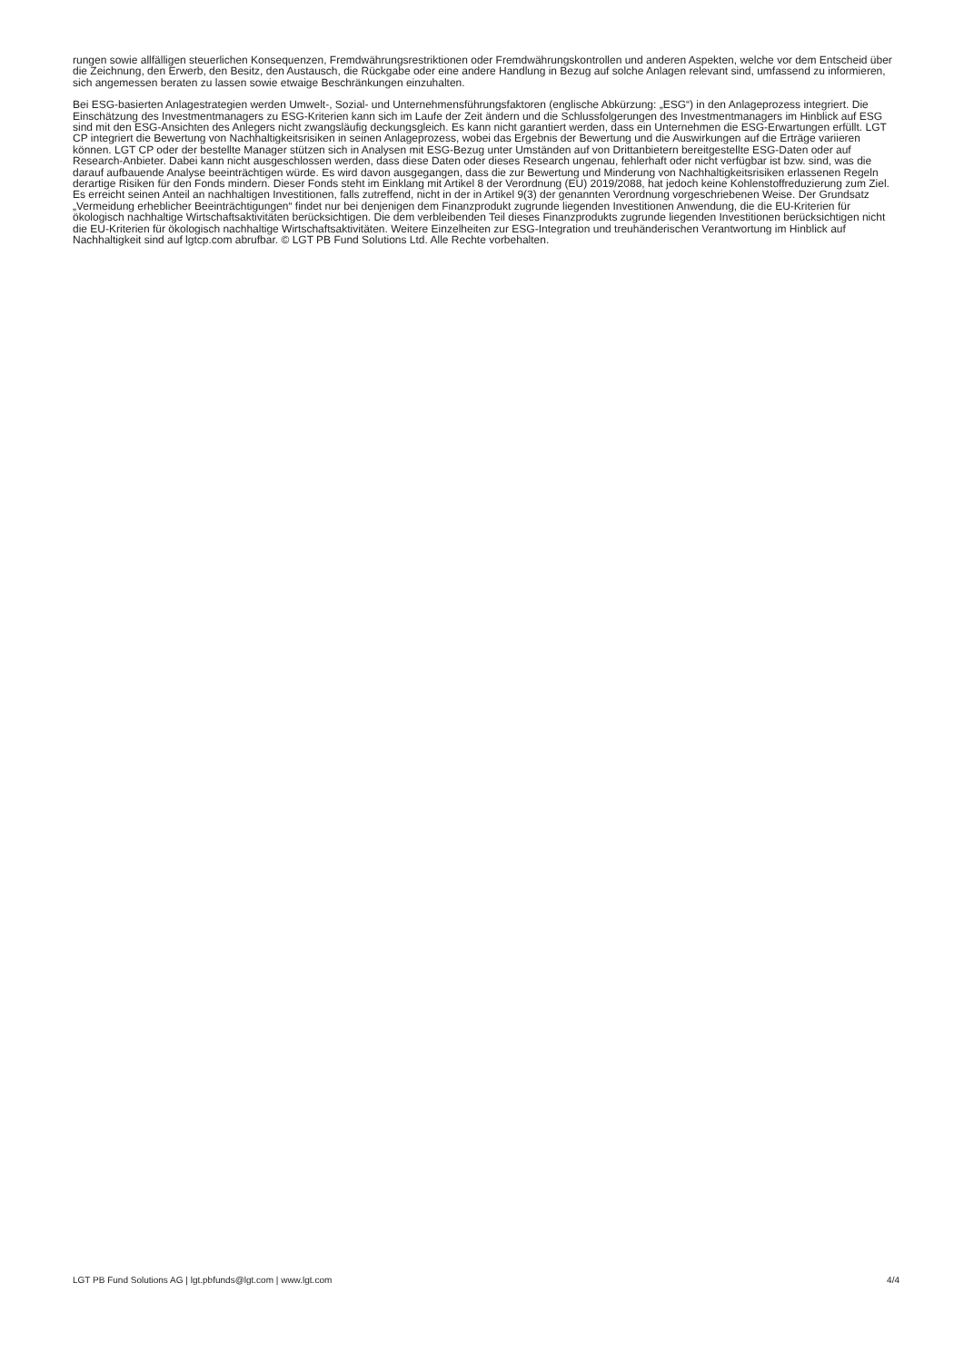rungen sowie allfälligen steuerlichen Konsequenzen, Fremdwährungsrestriktionen oder Fremdwährungskontrollen und anderen Aspekten, welche vor dem Entscheid über die Zeichnung, den Erwerb, den Besitz, den Austausch, die Rückgabe oder eine andere Handlung in Bezug auf solche Anlagen relevant sind, umfassend zu informieren, sich angemessen beraten zu lassen sowie etwaige Beschränkungen einzuhalten.
Bei ESG-basierten Anlagestrategien werden Umwelt-, Sozial- und Unternehmensführungsfaktoren (englische Abkürzung: „ESG“) in den Anlageprozess integriert. Die Einschätzung des Investmentmanagers zu ESG-Kriterien kann sich im Laufe der Zeit ändern und die Schlussfolgerungen des Investmentmanagers im Hinblick auf ESG sind mit den ESG-Ansichten des Anlegers nicht zwangsläufig deckungsgleich. Es kann nicht garantiert werden, dass ein Unternehmen die ESG-Erwartungen erfüllt. LGT CP integriert die Bewertung von Nachhaltigkeitsrisiken in seinen Anlageprozess, wobei das Ergebnis der Bewertung und die Auswirkungen auf die Erträge variieren können. LGT CP oder der bestellte Manager stützen sich in Analysen mit ESG-Bezug unter Umständen auf von Drittanbietern bereitgestellte ESG-Daten oder auf Research-Anbieter. Dabei kann nicht ausgeschlossen werden, dass diese Daten oder dieses Research ungenau, fehlerhaft oder nicht verfügbar ist bzw. sind, was die darauf aufbauende Analyse beeinträchtigen würde. Es wird davon ausgegangen, dass die zur Bewertung und Minderung von Nachhaltigkeitsrisiken erlassenen Regeln derartige Risiken für den Fonds mindern. Dieser Fonds steht im Einklang mit Artikel 8 der Verordnung (EU) 2019/2088, hat jedoch keine Kohlenstoffreduzierung zum Ziel. Es erreicht seinen Anteil an nachhaltigen Investitionen, falls zutreffend, nicht in der in Artikel 9(3) der genannten Verordnung vorgeschriebenen Weise. Der Grundsatz „Vermeidung erheblicher Beeinträchtigungen“ findet nur bei denjenigen dem Finanzprodukt zugrunde liegenden Investitionen Anwendung, die die EU-Kriterien für ökologisch nachhaltige Wirtschaftsaktivitäten berücksichtigen. Die dem verbleibenden Teil dieses Finanzprodukts zugrunde liegenden Investitionen berücksichtigen nicht die EU-Kriterien für ökologisch nachhaltige Wirtschaftsaktivitäten. Weitere Einzelheiten zur ESG-Integration und treuhänderischen Verantwortung im Hinblick auf Nachhaltigkeit sind auf lgtcp.com abrufbar. © LGT PB Fund Solutions Ltd. Alle Rechte vorbehalten.
LGT PB Fund Solutions AG | lgt.pbfunds@lgt.com | www.lgt.com 4/4